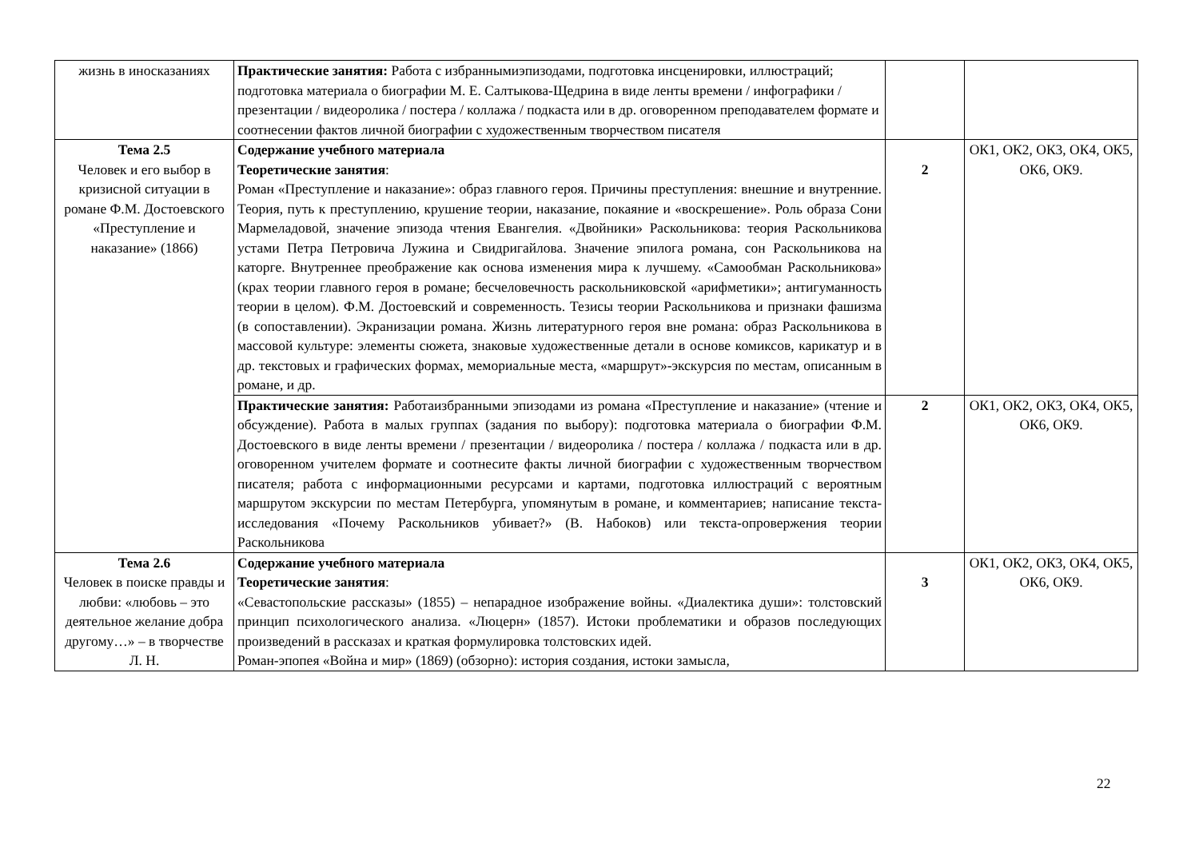| жизнь в иносказаниях | Практические занятия: Работа с избраннымиэпизодами, подготовка инсценировки, иллюстраций; подготовка материала о биографии М. Е. Салтыкова-Щедрина в виде ленты времени / инфографики / презентации / видеоролика / постера / коллажа / подкаста или в др. оговоренном преподавателем формате и соотнесении фактов личной биографии с художественным творчеством писателя | | |
| Тема 2.5 Человек и его выбор в кризисной ситуации в романе Ф.М. Достоевского «Преступление и наказание» (1866) | Содержание учебного материала Теоретические занятия : Роман «Преступление и наказание»: образ главного героя. Причины преступления: внешние и внутренние. Теория, путь к преступлению, крушение теории, наказание, покаяние и «воскрешение». Роль образа Сони Мармеладовой, значение эпизода чтения Евангелия. «Двойники» Раскольникова: теория Раскольникова устами Петра Петровича Лужина и Свидригайлова. Значение эпилога романа, сон Раскольникова на каторге. Внутреннее преображение как основа изменения мира к лучшему. «Самообман Раскольникова» (крах теории главного героя в романе; бесчеловечность раскольниковской «арифметики»; антигуманность теории в целом). Ф.М. Достоевский и современность. Тезисы теории Раскольникова и признаки фашизма (в сопоставлении). Экранизации романа. Жизнь литературного героя вне романа: образ Раскольникова в массовой культуре: элементы сюжета, знаковые художественные детали в основе комиксов, карикатур и в др. текстовых и графических формах, мемориальные места, «маршрут»-экскурсия по местам, описанным в романе, и др. | 2 | ОК1, ОК2, ОК3, ОК4, ОК5, ОК6, ОК9. |
| | Практические занятия: Работаизбранными эпизодами из романа «Преступление и наказание» (чтение и обсуждение). Работа в малых группах (задания по выбору): подготовка материала о биографии Ф.М. Достоевского в виде ленты времени / презентации / видеоролика / постера / коллажа / подкаста или в др. оговоренном учителем формате и соотнесите факты личной биографии с художественным творчеством писателя; работа с информационными ресурсами и картами, подготовка иллюстраций с вероятным маршрутом экскурсии по местам Петербурга, упомянутым в романе, и комментариев; написание текста-исследования «Почему Раскольников убивает?» (В. Набоков) или текста-опровержения теории Раскольникова | 2 | ОК1, ОК2, ОК3, ОК4, ОК5, ОК6, ОК9. |
| Тема 2.6 Человек в поиске правды и любви: «любовь – это деятельное желание добра другому…» – в творчестве Л. Н. | Содержание учебного материала Теоретические занятия : «Севастопольские рассказы» (1855) – непарадное изображение войны. «Диалектика души»: толстовский принцип психологического анализа. «Люцерн» (1857). Истоки проблематики и образов последующих произведений в рассказах и краткая формулировка толстовских идей. Роман-эпопея «Война и мир» (1869) (обзорно): история создания, истоки замысла, | 3 | ОК1, ОК2, ОК3, ОК4, ОК5, ОК6, ОК9. |
22